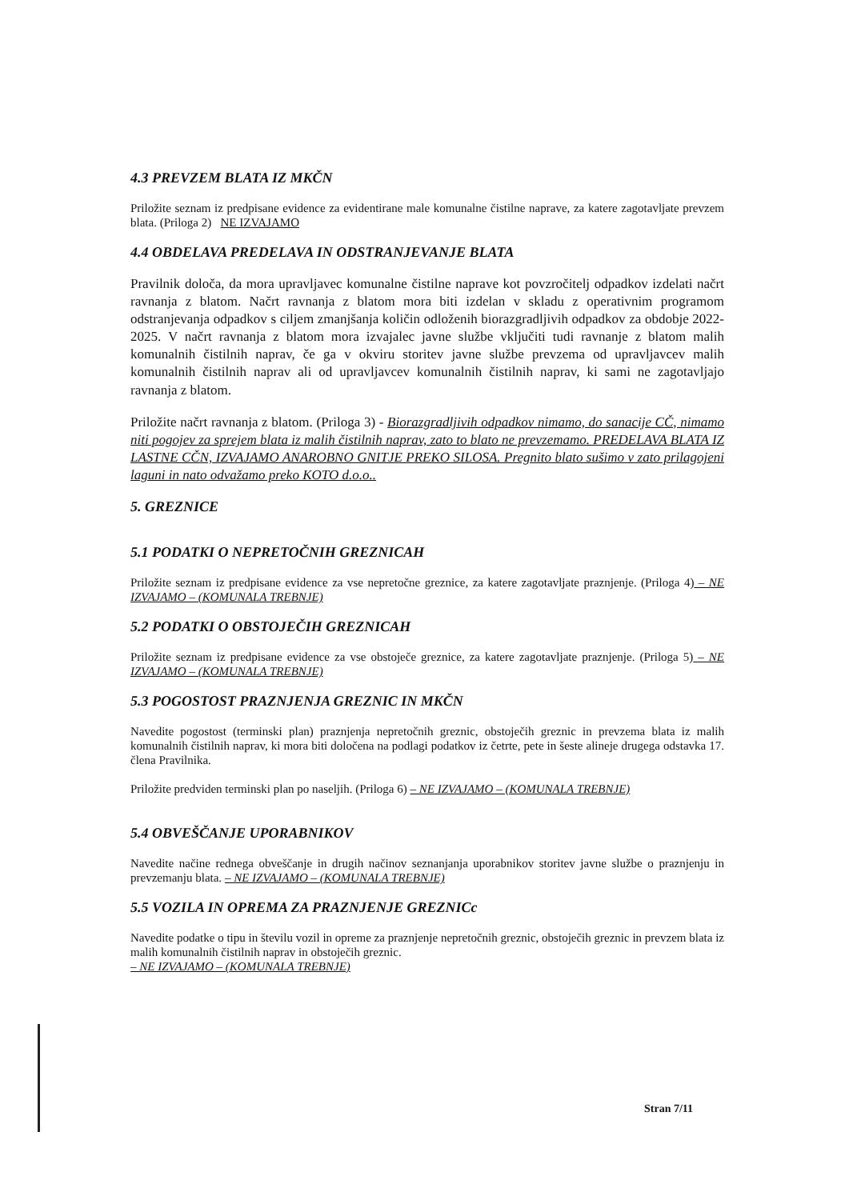4.3 PREVZEM BLATA IZ MKČN
Priložite seznam iz predpisane evidence za evidentirane male komunalne čistilne naprave, za katere zagotavljate prevzem blata. (Priloga 2) NE IZVAJAMO
4.4 OBDELAVA PREDELAVA IN ODSTRANJEVANJE BLATA
Pravilnik določa, da mora upravljavec komunalne čistilne naprave kot povzročitelj odpadkov izdelati načrt ravnanja z blatom. Načrt ravnanja z blatom mora biti izdelan v skladu z operativnim programom odstranjevanja odpadkov s ciljem zmanjšanja količin odloženih biorazgradljivih odpadkov za obdobje 2022-2025. V načrt ravnanja z blatom mora izvajalec javne službe vključiti tudi ravnanje z blatom malih komunalnih čistilnih naprav, če ga v okviru storitev javne službe prevzema od upravljavcev malih komunalnih čistilnih naprav ali od upravljavcev komunalnih čistilnih naprav, ki sami ne zagotavljajo ravnanja z blatom.
Priložite načrt ravnanja z blatom. (Priloga 3) - Biorazgradljivih odpadkov nimamo, do sanacije CČ, nimamo niti pogojev za sprejem blata iz malih čistilnih naprav, zato to blato ne prevzemamo. PREDELAVA BLATA IZ LASTNE CČN, IZVAJAMO ANAROBNO GNITJE PREKO SILOSA. Pregnito blato sušimo v zato prilagojeni laguni in nato odvažamo preko KOTO d.o.o..
5. GREZNICE
5.1 PODATKI O NEPRETOČNIH GREZNICAH
Priložite seznam iz predpisane evidence za vse nepretočne greznice, za katere zagotavljate praznjenje. (Priloga 4) – NE IZVAJAMO – (KOMUNALA TREBNJE)
5.2 PODATKI O OBSTOJEČIH GREZNICAH
Priložite seznam iz predpisane evidence za vse obstoječe greznice, za katere zagotavljate praznjenje. (Priloga 5) – NE IZVAJAMO – (KOMUNALA TREBNJE)
5.3 POGOSTOST PRAZNJENJA GREZNIC IN MKČN
Navedite pogostost (terminski plan) praznjenja nepretočnih greznic, obstoječih greznic in prevzema blata iz malih komunalnih čistilnih naprav, ki mora biti določena na podlagi podatkov iz četrte, pete in šeste alineje drugega odstavka 17. člena Pravilnika.
Priložite predviden terminski plan po naseljih. (Priloga 6) – NE IZVAJAMO – (KOMUNALA TREBNJE)
5.4 OBVEŠČANJE UPORABNIKOV
Navedite načine rednega obveščanje in drugih načinov seznanjanja uporabnikov storitev javne službe o praznjenju in prevzemanju blata. – NE IZVAJAMO – (KOMUNALA TREBNJE)
5.5 VOZILA IN OPREMA ZA PRAZNJENJE GREZNICc
Navedite podatke o tipu in številu vozil in opreme za praznjenje nepretočnih greznic, obstoječih greznic in prevzem blata iz malih komunalnih čistilnih naprav in obstoječih greznic.
– NE IZVAJAMO – (KOMUNALA TREBNJE)
Stran 7/11